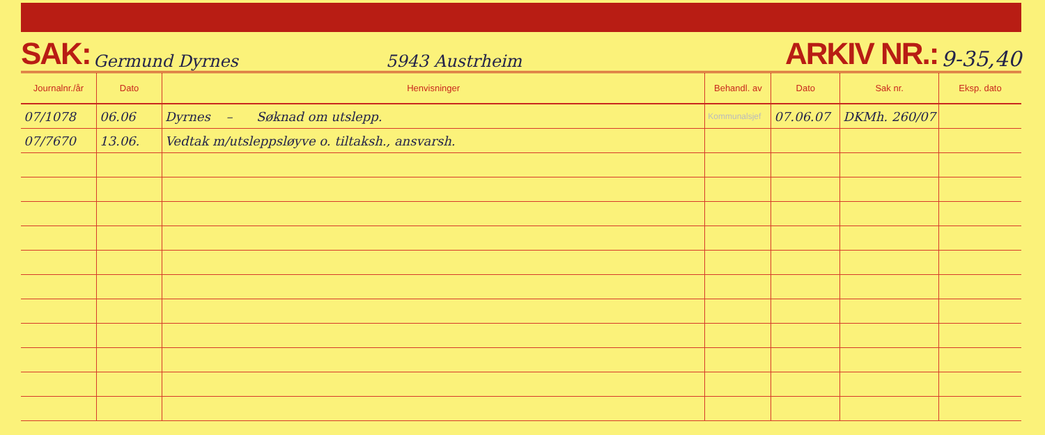SAK: Germund Dyrnes 5943 Austrheim ARKIV NR.: 9-35,40
| Journalnr./år | Dato | Henvisninger | Behandl. av | Dato | Sak nr. | Eksp. dato |
| --- | --- | --- | --- | --- | --- | --- |
| 07/1078 | 06.06 | Dyrnes – Søknad om utslepp. | Kommunalsjef | 07.06.07 | DKMh. 260/07 | |
| 07/7670 | 13.06. | Vedtak m/utsleppsløyve o. tiltaksh., ansvarsh. | | | | |